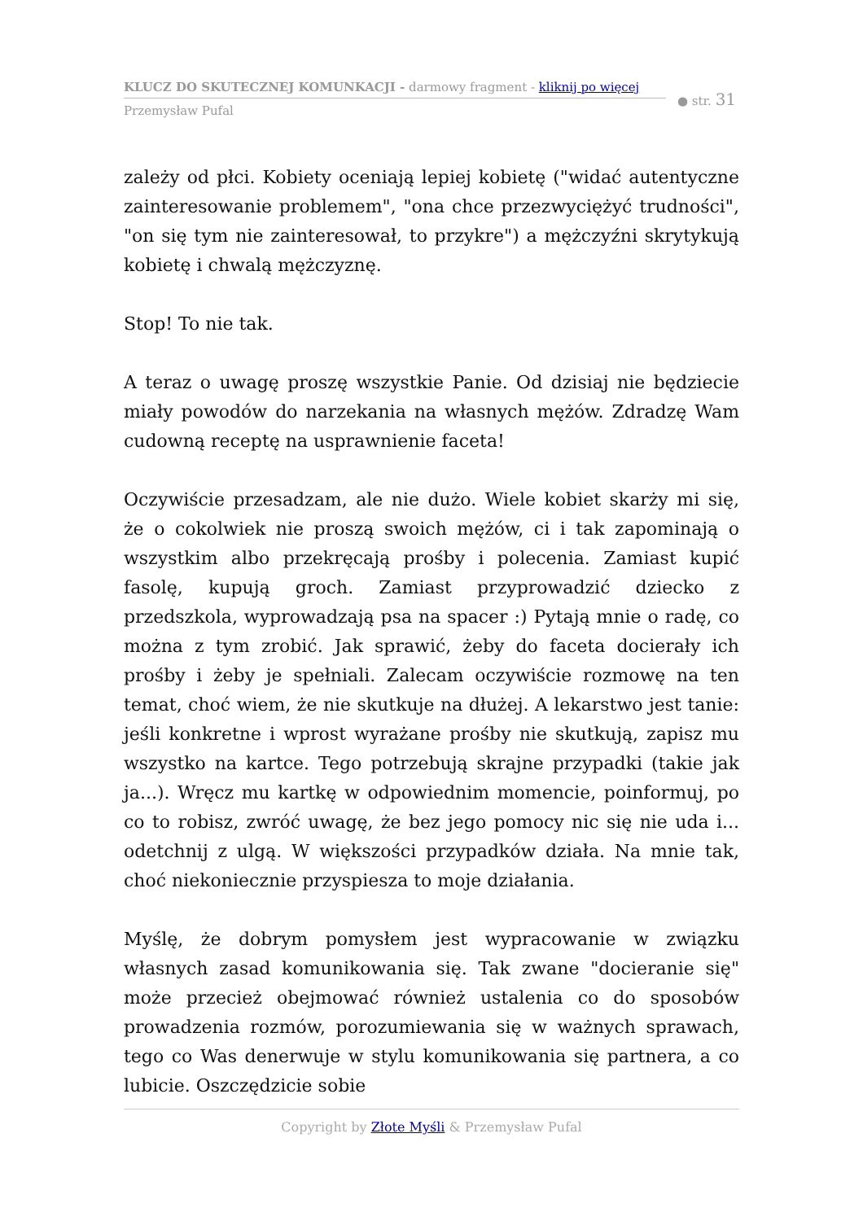KLUCZ DO SKUTECZNEJ KOMUNKACJI - darmowy fragment - kliknij po więcej
Przemysław Pufal
● str. 31
zależy od płci. Kobiety oceniają lepiej kobietę ("widać autentyczne zainteresowanie problemem", "ona chce przezwyciężyć trudności", "on się tym nie zainteresował, to przykre") a mężczyźni skrytykują kobietę i chwalą mężczyznę.
Stop! To nie tak.
A teraz o uwagę proszę wszystkie Panie. Od dzisiaj nie będziecie miały powodów do narzekania na własnych mężów. Zdradzę Wam cudowną receptę na usprawnienie faceta!
Oczywiście przesadzam, ale nie dużo. Wiele kobiet skarży mi się, że o cokolwiek nie proszą swoich mężów, ci i tak zapominają o wszystkim albo przekręcają prośby i polecenia. Zamiast kupić fasolę, kupują groch. Zamiast przyprowadzić dziecko z przedszkola, wyprowadzają psa na spacer :) Pytają mnie o radę, co można z tym zrobić. Jak sprawić, żeby do faceta docierały ich prośby i żeby je spełniali. Zalecam oczywiście rozmowę na ten temat, choć wiem, że nie skutkuje na dłużej. A lekarstwo jest tanie: jeśli konkretne i wprost wyrażane prośby nie skutkują, zapisz mu wszystko na kartce. Tego potrzebują skrajne przypadki (takie jak ja...). Wręcz mu kartkę w odpowiednim momencie, poinformuj, po co to robisz, zwróć uwagę, że bez jego pomocy nic się nie uda i... odetchnij z ulgą. W większości przypadków działa. Na mnie tak, choć niekoniecznie przyspiesza to moje działania.
Myślę, że dobrym pomysłem jest wypracowanie w związku własnych zasad komunikowania się. Tak zwane "docieranie się" może przecież obejmować również ustalenia co do sposobów prowadzenia rozmów, porozumiewania się w ważnych sprawach, tego co Was denerwuje w stylu komunikowania się partnera, a co lubicie. Oszczędzicie sobie
Copyright by Złote Myśli & Przemysław Pufal